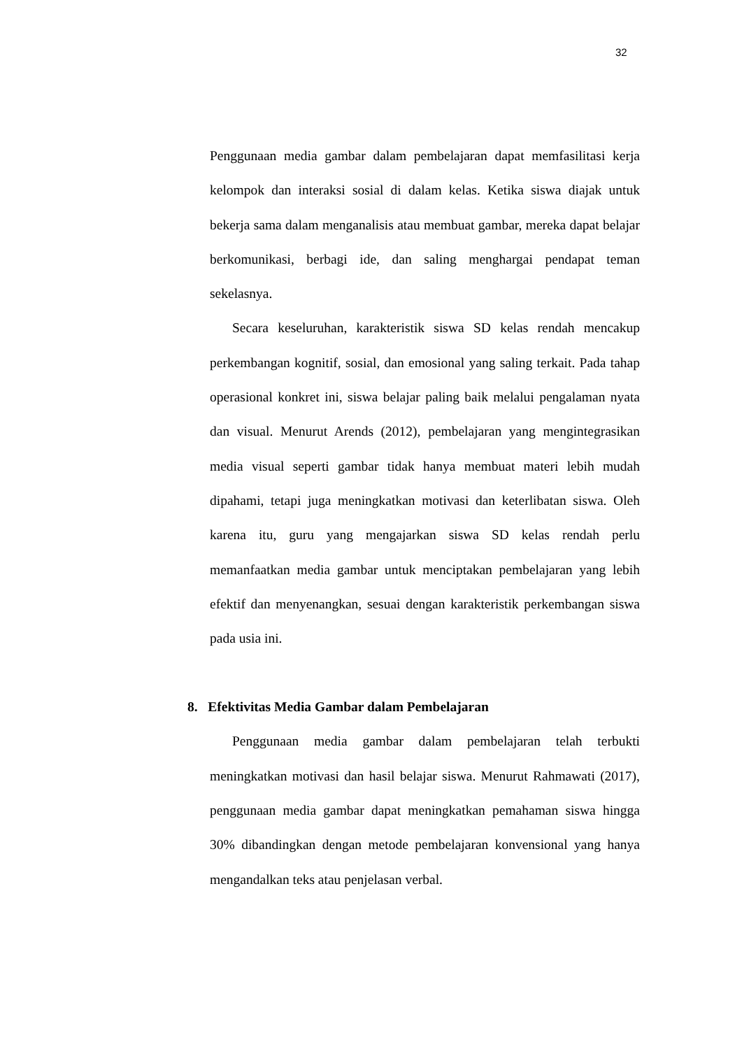32
Penggunaan media gambar dalam pembelajaran dapat memfasilitasi kerja kelompok dan interaksi sosial di dalam kelas. Ketika siswa diajak untuk bekerja sama dalam menganalisis atau membuat gambar, mereka dapat belajar berkomunikasi, berbagi ide, dan saling menghargai pendapat teman sekelasnya.
Secara keseluruhan, karakteristik siswa SD kelas rendah mencakup perkembangan kognitif, sosial, dan emosional yang saling terkait. Pada tahap operasional konkret ini, siswa belajar paling baik melalui pengalaman nyata dan visual. Menurut Arends (2012), pembelajaran yang mengintegrasikan media visual seperti gambar tidak hanya membuat materi lebih mudah dipahami, tetapi juga meningkatkan motivasi dan keterlibatan siswa. Oleh karena itu, guru yang mengajarkan siswa SD kelas rendah perlu memanfaatkan media gambar untuk menciptakan pembelajaran yang lebih efektif dan menyenangkan, sesuai dengan karakteristik perkembangan siswa pada usia ini.
8. Efektivitas Media Gambar dalam Pembelajaran
Penggunaan media gambar dalam pembelajaran telah terbukti meningkatkan motivasi dan hasil belajar siswa. Menurut Rahmawati (2017), penggunaan media gambar dapat meningkatkan pemahaman siswa hingga 30% dibandingkan dengan metode pembelajaran konvensional yang hanya mengandalkan teks atau penjelasan verbal.